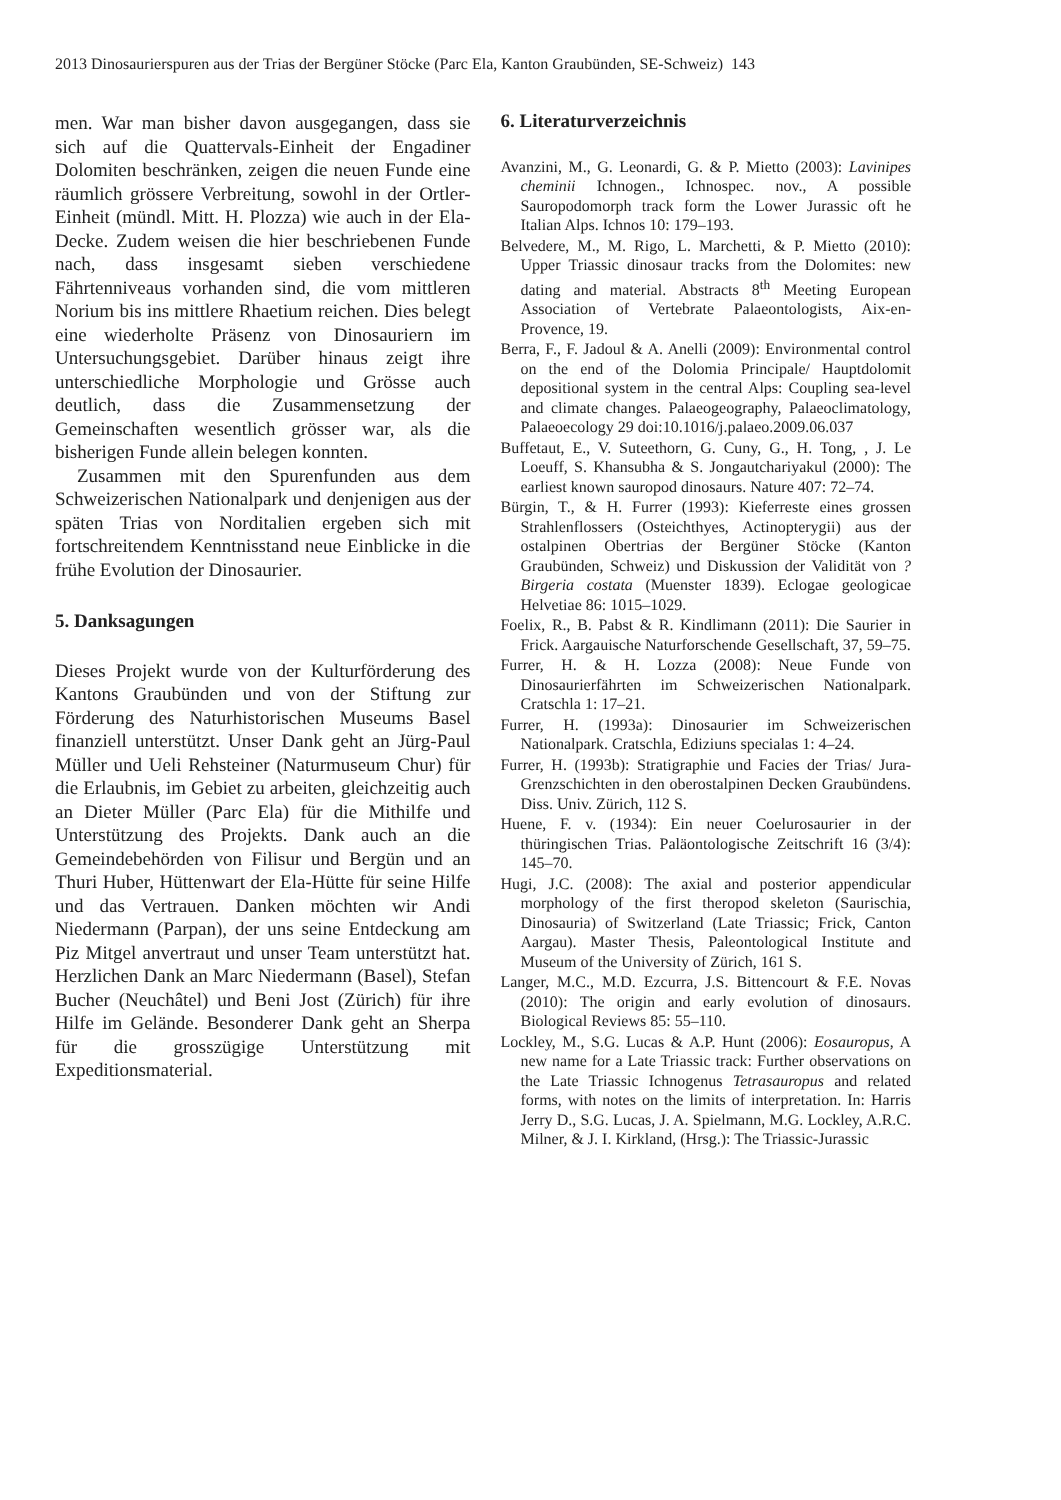2013 Dinosaurierspuren aus der Trias der Bergüner Stöcke (Parc Ela, Kanton Graubünden, SE-Schweiz) 143
men. War man bisher davon ausgegangen, dass sie sich auf die Quattervals-Einheit der Engadiner Dolomiten beschränken, zeigen die neuen Funde eine räumlich grössere Verbreitung, sowohl in der Ortler-Einheit (mündl. Mitt. H. Plozza) wie auch in der Ela-Decke. Zudem weisen die hier beschriebenen Funde nach, dass insgesamt sieben verschiedene Fährtenniveaus vorhanden sind, die vom mittleren Norium bis ins mittlere Rhaetium reichen. Dies belegt eine wiederholte Präsenz von Dinosauriern im Untersuchungsgebiet. Darüber hinaus zeigt ihre unterschiedliche Morphologie und Grösse auch deutlich, dass die Zusammensetzung der Gemeinschaften wesentlich grösser war, als die bisherigen Funde allein belegen konnten.
Zusammen mit den Spurenfunden aus dem Schweizerischen Nationalpark und denjenigen aus der späten Trias von Norditalien ergeben sich mit fortschreitendem Kenntnisstand neue Einblicke in die frühe Evolution der Dinosaurier.
5. Danksagungen
Dieses Projekt wurde von der Kulturförderung des Kantons Graubünden und von der Stiftung zur Förderung des Naturhistorischen Museums Basel finanziell unterstützt. Unser Dank geht an Jürg-Paul Müller und Ueli Rehsteiner (Naturmuseum Chur) für die Erlaubnis, im Gebiet zu arbeiten, gleichzeitig auch an Dieter Müller (Parc Ela) für die Mithilfe und Unterstützung des Projekts. Dank auch an die Gemeindebehörden von Filisur und Bergün und an Thuri Huber, Hüttenwart der Ela-Hütte für seine Hilfe und das Vertrauen. Danken möchten wir Andi Niedermann (Parpan), der uns seine Entdeckung am Piz Mitgel anvertraut und unser Team unterstützt hat. Herzlichen Dank an Marc Niedermann (Basel), Stefan Bucher (Neuchâtel) und Beni Jost (Zürich) für ihre Hilfe im Gelände. Besonderer Dank geht an Sherpa für die grosszügige Unterstützung mit Expeditionsmaterial.
6. Literaturverzeichnis
Avanzini, M., G. Leonardi, G. & P. Mietto (2003): Lavinipes cheminii Ichnogen., Ichnospec. nov., A possible Sauropodomorph track form the Lower Jurassic oft he Italian Alps. Ichnos 10: 179–193.
Belvedere, M., M. Rigo, L. Marchetti, & P. Mietto (2010): Upper Triassic dinosaur tracks from the Dolomites: new dating and material. Abstracts 8<sup>th</sup> Meeting European Association of Vertebrate Palaeontologists, Aix-en-Provence, 19.
Berra, F., F. Jadoul & A. Anelli (2009): Environmental control on the end of the Dolomia Principale/ Hauptdolomit depositional system in the central Alps: Coupling sea-level and climate changes. Palaeogeography, Palaeoclimatology, Palaeoecology 29 doi:10.1016/j.palaeo.2009.06.037
Buffetaut, E., V. Suteethorn, G. Cuny, G., H. Tong, , J. Le Loeuff, S. Khansubha & S. Jongautchariyakul (2000): The earliest known sauropod dinosaurs. Nature 407: 72–74.
Bürgin, T., & H. Furrer (1993): Kieferreste eines grossen Strahlenflossers (Osteichthyes, Actinopterygii) aus der ostalpinen Obertrias der Bergüner Stöcke (Kanton Graubünden, Schweiz) und Diskussion der Validität von ?Birgeria costata (Muenster 1839). Eclogae geologicae Helvetiae 86: 1015–1029.
Foelix, R., B. Pabst & R. Kindlimann (2011): Die Saurier in Frick. Aargauische Naturforschende Gesellschaft, 37, 59–75.
Furrer, H. & H. Lozza (2008): Neue Funde von Dinosaurierfährten im Schweizerischen Nationalpark. Cratschla 1: 17–21.
Furrer, H. (1993a): Dinosaurier im Schweizerischen Nationalpark. Cratschla, Ediziuns specialas 1: 4–24.
Furrer, H. (1993b): Stratigraphie und Facies der Trias/ Jura-Grenzschichten in den oberostalpinen Decken Graubündens. Diss. Univ. Zürich, 112 S.
Huene, F. v. (1934): Ein neuer Coelurosaurier in der thüringischen Trias. Paläontologische Zeitschrift 16 (3/4): 145–70.
Hugi, J.C. (2008): The axial and posterior appendicular morphology of the first theropod skeleton (Saurischia, Dinosauria) of Switzerland (Late Triassic; Frick, Canton Aargau). Master Thesis, Paleontological Institute and Museum of the University of Zürich, 161 S.
Langer, M.C., M.D. Ezcurra, J.S. Bittencourt & F.E. Novas (2010): The origin and early evolution of dinosaurs. Biological Reviews 85: 55–110.
Lockley, M., S.G. Lucas & A.P. Hunt (2006): Eosauropus, A new name for a Late Triassic track: Further observations on the Late Triassic Ichnogenus Tetrasauropus and related forms, with notes on the limits of interpretation. In: Harris Jerry D., S.G. Lucas, J. A. Spielmann, M.G. Lockley, A.R.C. Milner, & J. I. Kirkland, (Hrsg.): The Triassic-Jurassic